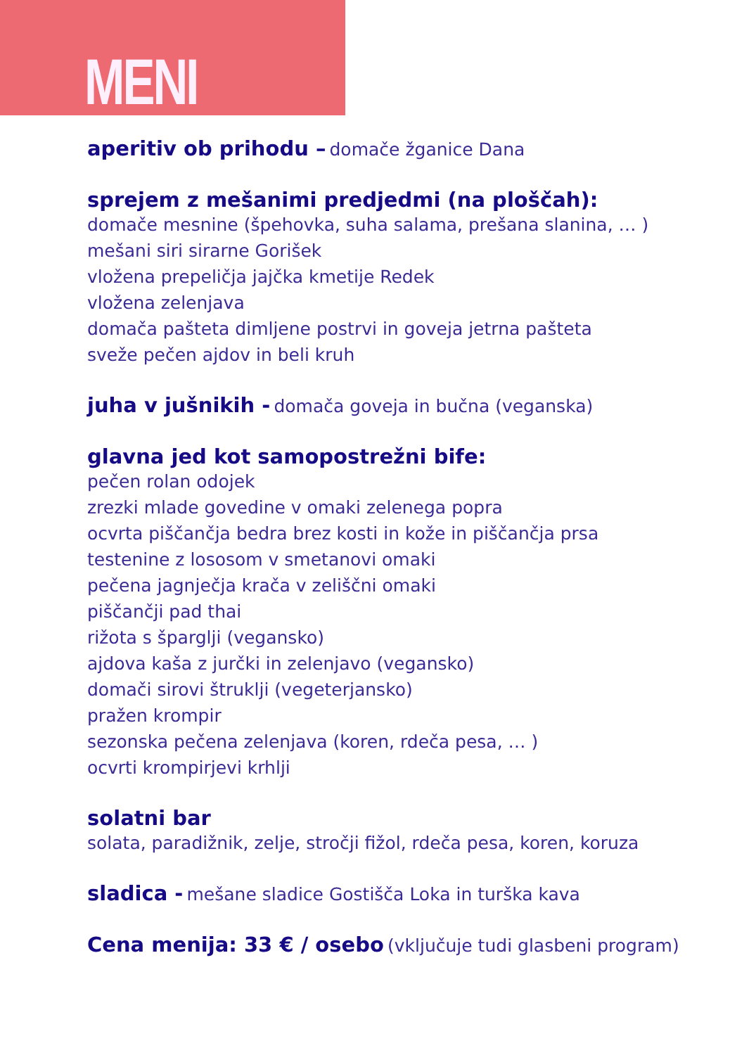MENI
aperitiv ob prihodu – domače žganice Dana
sprejem z mešanimi predjedmi (na ploščah):
domače mesnine (špehovka, suha salama, prešana slanina, … )
mešani siri sirarne Gorišek
vložena prepeličja jajčka kmetije Redek
vložena zelenjava
domača pašteta dimljene postrvi in goveja jetrna pašteta
sveže pečen ajdov in beli kruh
juha v jušnikih - domača goveja in bučna (veganska)
glavna jed kot samopostrežni bife:
pečen rolan odojek
zrezki mlade govedine v omaki zelenega popra
ocvrta piščančja bedra brez kosti in kože in piščančja prsa
testenine z lososom v smetanovi omaki
pečena jagnječja krača v zeliščni omaki
piščančji pad thai
rižota s šparglji (vegansko)
ajdova kaša z jurčki in zelenjavo (vegansko)
domači sirovi štruklji (vegeterjansko)
pražen krompir
sezonska pečena zelenjava (koren, rdeča pesa, … )
ocvrti krompirjevi krhlji
solatni bar
solata, paradižnik, zelje, stročji fižol, rdeča pesa, koren, koruza
sladica - mešane sladice Gostišča Loka in turška kava
Cena menija: 33 € / osebo (vključuje tudi glasbeni program)